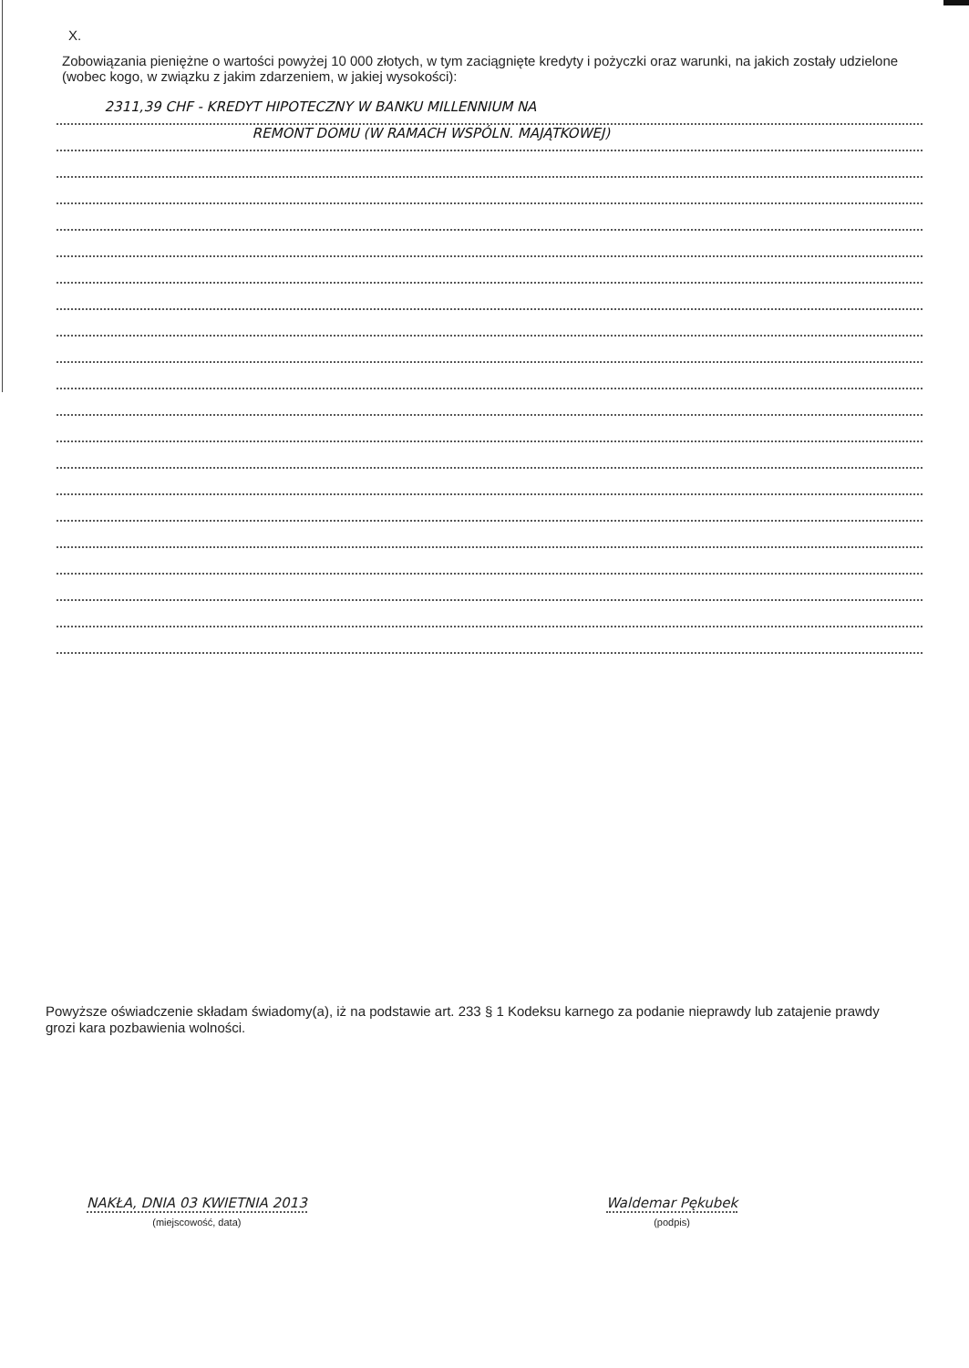X.
Zobowiązania pieniężne o wartości powyżej 10 000 złotych, w tym zaciągnięte kredyty i pożyczki oraz warunki, na jakich zostały udzielone (wobec kogo, w związku z jakim zdarzeniem, w jakiej wysokości):
2311,39 CHF - KREDYT HIPOTECZNY W BANKU MILLENNIUM NA
REMONT DOMU (W RAMACH WSPÓLN. MAJĄTKOWEJ)
Powyższe oświadczenie składam świadomy(a), iż na podstawie art. 233 § 1 Kodeksu karnego za podanie nieprawdy lub zatajenie prawdy grozi kara pozbawienia wolności.
NAKŁA, DNIA 03 KWIETNIA 2013
(miejscowość, data)
Waldemar Pękubek
(podpis)